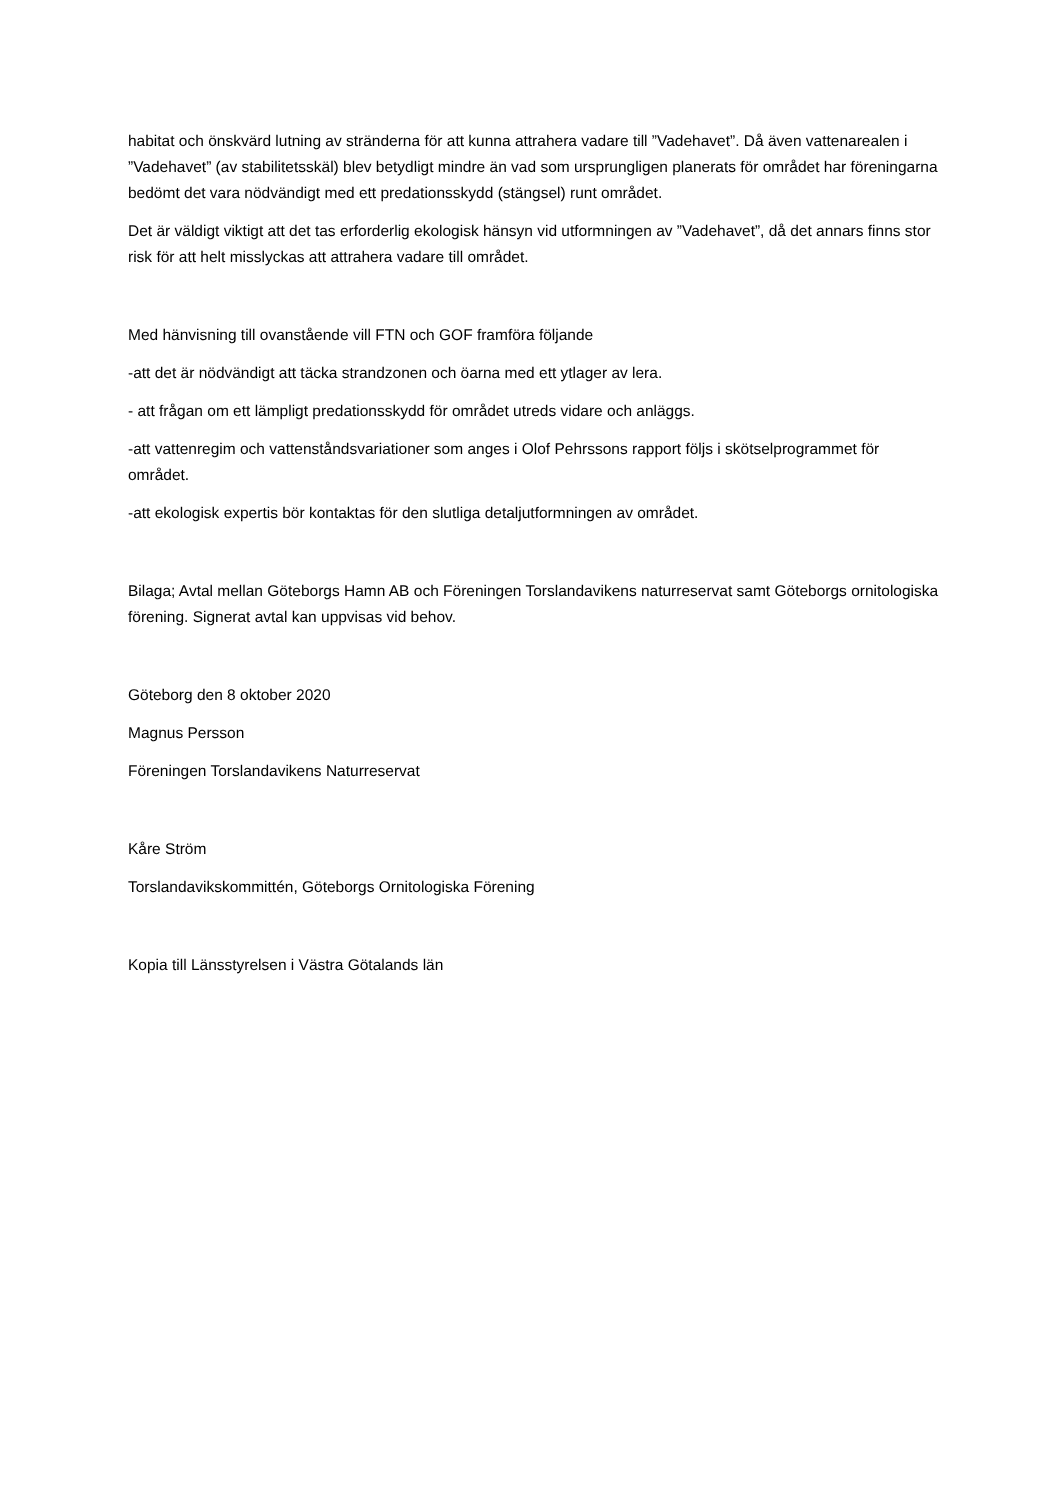habitat och önskvärd lutning av stränderna för att kunna attrahera vadare till ”Vadehavet”. Då även vattenarealen i ”Vadehavet” (av stabilitetsskäl) blev betydligt mindre än vad som ursprungligen planerats för området har föreningarna bedömt det vara nödvändigt med ett predationsskydd (stängsel) runt området.
Det är väldigt viktigt att det tas erforderlig ekologisk hänsyn vid utformningen av ”Vadehavet”, då det annars finns stor risk för att helt misslyckas att attrahera vadare till området.
Med hänvisning till ovanstående vill FTN och GOF framföra följande
-att det är nödvändigt att täcka strandzonen och öarna med ett ytlager av lera.
- att frågan om ett lämpligt predationsskydd för området utreds vidare och anläggs.
-att vattenregim och vattenståndsvariationer som anges i Olof Pehrssons rapport följs i skötselprogrammet för området.
-att ekologisk expertis bör kontaktas för den slutliga detaljutformningen av området.
Bilaga; Avtal mellan Göteborgs Hamn AB och Föreningen Torslandavikens naturreservat samt Göteborgs ornitologiska förening. Signerat avtal kan uppvisas vid behov.
Göteborg den 8 oktober 2020
Magnus Persson
Föreningen Torslandavikens Naturreservat
Kåre Ström
Torslandavikskommittén, Göteborgs Ornitologiska Förening
Kopia till Länsstyrelsen i Västra Götalands län